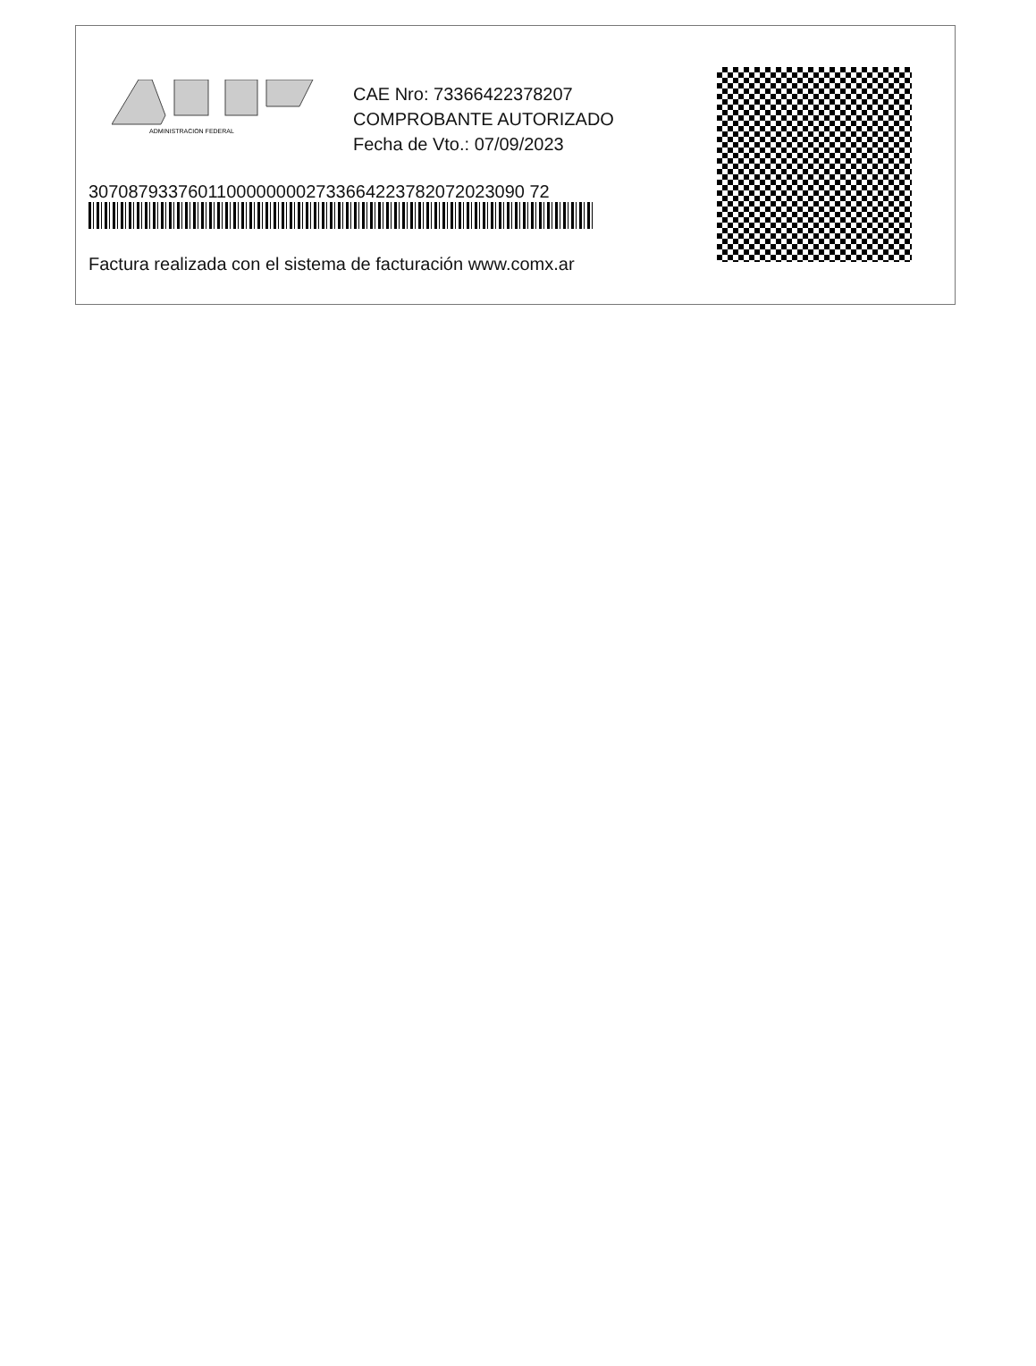ADMINISTRACION FEDERAL
CAE Nro: 73366422378207
COMPROBANTE AUTORIZADO
Fecha de Vto.: 07/09/2023
30708793376011000000002733664223782072023090 72
Factura realizada con el sistema de facturación www.comx.ar